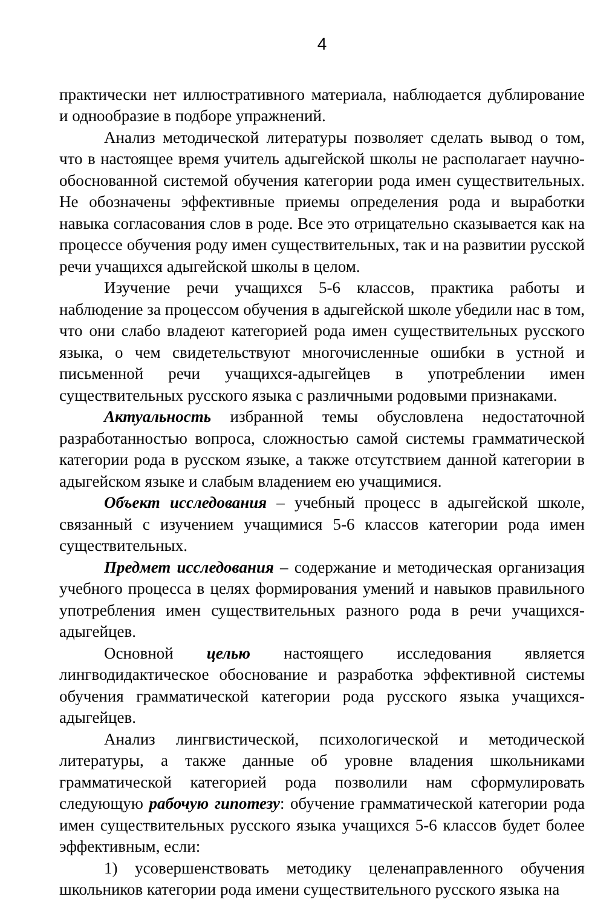4
практически нет иллюстративного материала, наблюдается дублирование и однообразие в подборе упражнений.
Анализ методической литературы позволяет сделать вывод о том, что в настоящее время учитель адыгейской школы не располагает научно-обоснованной системой обучения категории рода имен существительных. Не обозначены эффективные приемы определения рода и выработки навыка согласования слов в роде. Все это отрицательно сказывается как на процессе обучения роду имен существительных, так и на развитии русской речи учащихся адыгейской школы в целом.
Изучение речи учащихся 5-6 классов, практика работы и наблюдение за процессом обучения в адыгейской школе убедили нас в том, что они слабо владеют категорией рода имен существительных русского языка, о чем свидетельствуют многочисленные ошибки в устной и письменной речи учащихся-адыгейцев в употреблении имен существительных русского языка с различными родовыми признаками.
Актуальность избранной темы обусловлена недостаточной разработанностью вопроса, сложностью самой системы грамматической категории рода в русском языке, а также отсутствием данной категории в адыгейском языке и слабым владением ею учащимися.
Объект исследования – учебный процесс в адыгейской школе, связанный с изучением учащимися 5-6 классов категории рода имен существительных.
Предмет исследования – содержание и методическая организация учебного процесса в целях формирования умений и навыков правильного употребления имен существительных разного рода в речи учащихся-адыгейцев.
Основной целью настоящего исследования является лингводидактическое обоснование и разработка эффективной системы обучения грамматической категории рода русского языка учащихся-адыгейцев.
Анализ лингвистической, психологической и методической литературы, а также данные об уровне владения школьниками грамматической категорией рода позволили нам сформулировать следующую рабочую гипотезу: обучение грамматической категории рода имен существительных русского языка учащихся 5-6 классов будет более эффективным, если:
1) усовершенствовать методику целенаправленного обучения школьников категории рода имени существительного русского языка на